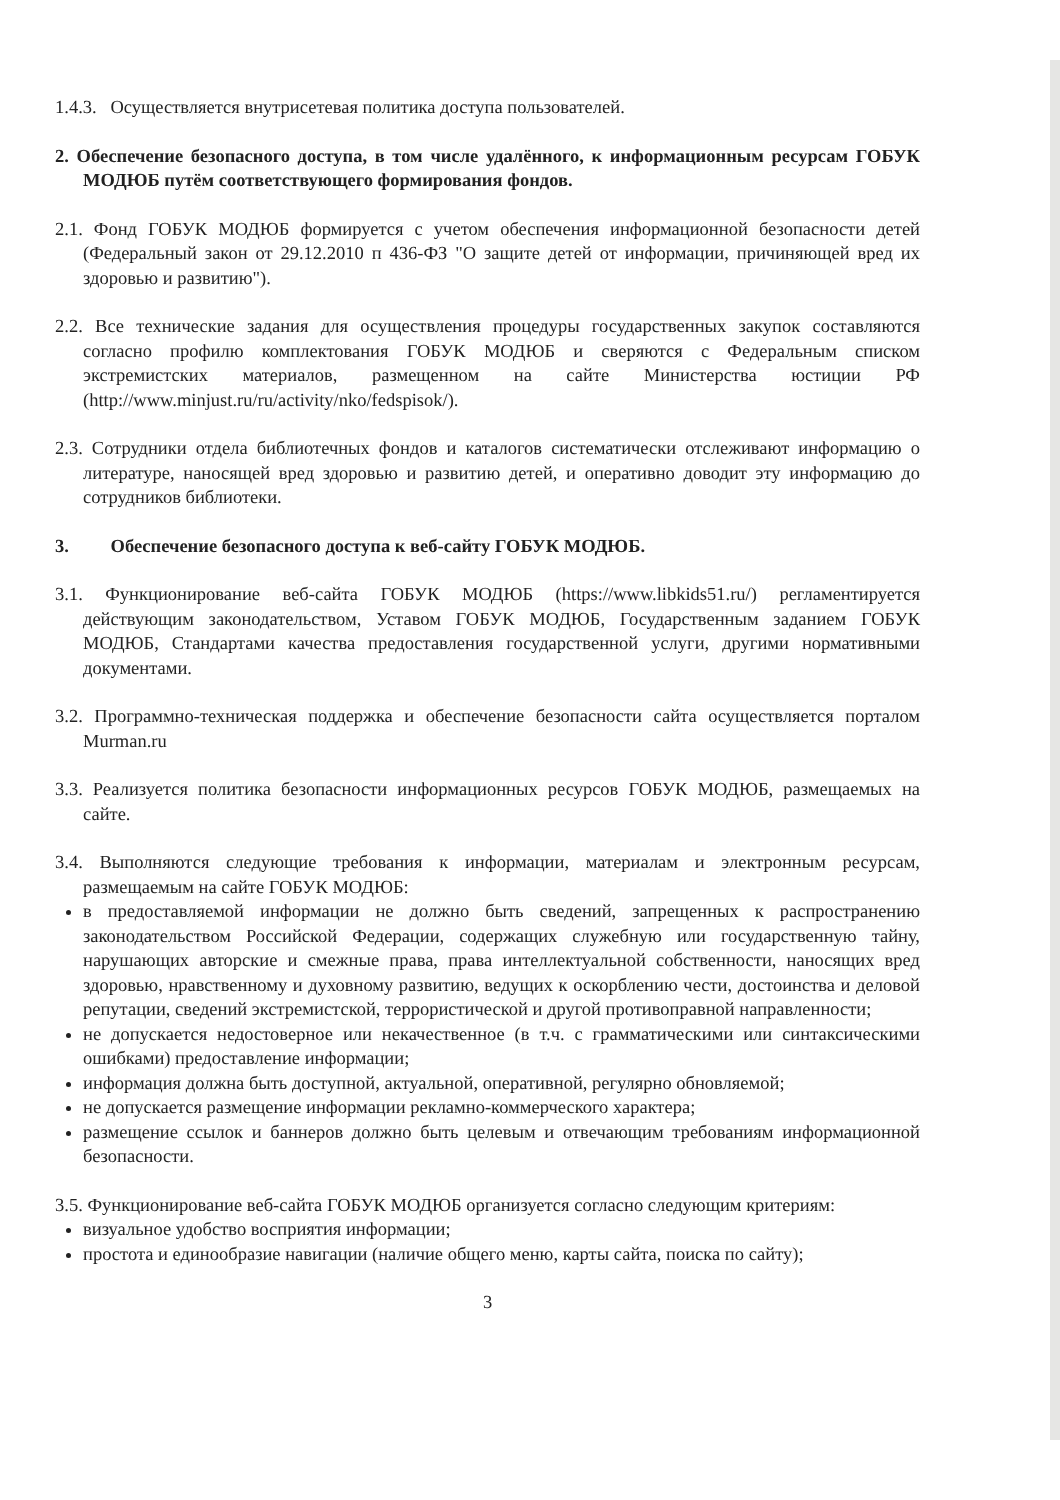1.4.3. Осуществляется внутрисетевая политика доступа пользователей.
2. Обеспечение безопасного доступа, в том числе удалённого, к информационным ресурсам ГОБУК МОДЮБ путём соответствующего формирования фондов.
2.1. Фонд ГОБУК МОДЮБ формируется с учетом обеспечения информационной безопасности детей (Федеральный закон от 29.12.2010 п 436-ФЗ "О защите детей от информации, причиняющей вред их здоровью и развитию").
2.2. Все технические задания для осуществления процедуры государственных закупок составляются согласно профилю комплектования ГОБУК МОДЮБ и сверяются с Федеральным списком экстремистских материалов, размещенном на сайте Министерства юстиции РФ (http://www.minjust.ru/ru/activity/nko/fedspisok/).
2.3. Сотрудники отдела библиотечных фондов и каталогов систематически отслеживают информацию о литературе, наносящей вред здоровью и развитию детей, и оперативно доводит эту информацию до сотрудников библиотеки.
3. Обеспечение безопасного доступа к веб-сайту ГОБУК МОДЮБ.
3.1. Функционирование веб-сайта ГОБУК МОДЮБ (https://www.libkids51.ru/) регламентируется действующим законодательством, Уставом ГОБУК МОДЮБ, Государственным заданием ГОБУК МОДЮБ, Стандартами качества предоставления государственной услуги, другими нормативными документами.
3.2. Программно-техническая поддержка и обеспечение безопасности сайта осуществляется порталом Murman.ru
3.3. Реализуется политика безопасности информационных ресурсов ГОБУК МОДЮБ, размещаемых на сайте.
3.4. Выполняются следующие требования к информации, материалам и электронным ресурсам, размещаемым на сайте ГОБУК МОДЮБ:
в предоставляемой информации не должно быть сведений, запрещенных к распространению законодательством Российской Федерации, содержащих служебную или государственную тайну, нарушающих авторские и смежные права, права интеллектуальной собственности, наносящих вред здоровью, нравственному и духовному развитию, ведущих к оскорблению чести, достоинства и деловой репутации, сведений экстремистской, террористической и другой противоправной направленности;
не допускается недостоверное или некачественное (в т.ч. с грамматическими или синтаксическими ошибками) предоставление информации;
информация должна быть доступной, актуальной, оперативной, регулярно обновляемой;
не допускается размещение информации рекламно-коммерческого характера;
размещение ссылок и баннеров должно быть целевым и отвечающим требованиям информационной безопасности.
3.5. Функционирование веб-сайта ГОБУК МОДЮБ организуется согласно следующим критериям:
визуальное удобство восприятия информации;
простота и единообразие навигации (наличие общего меню, карты сайта, поиска по сайту);
3